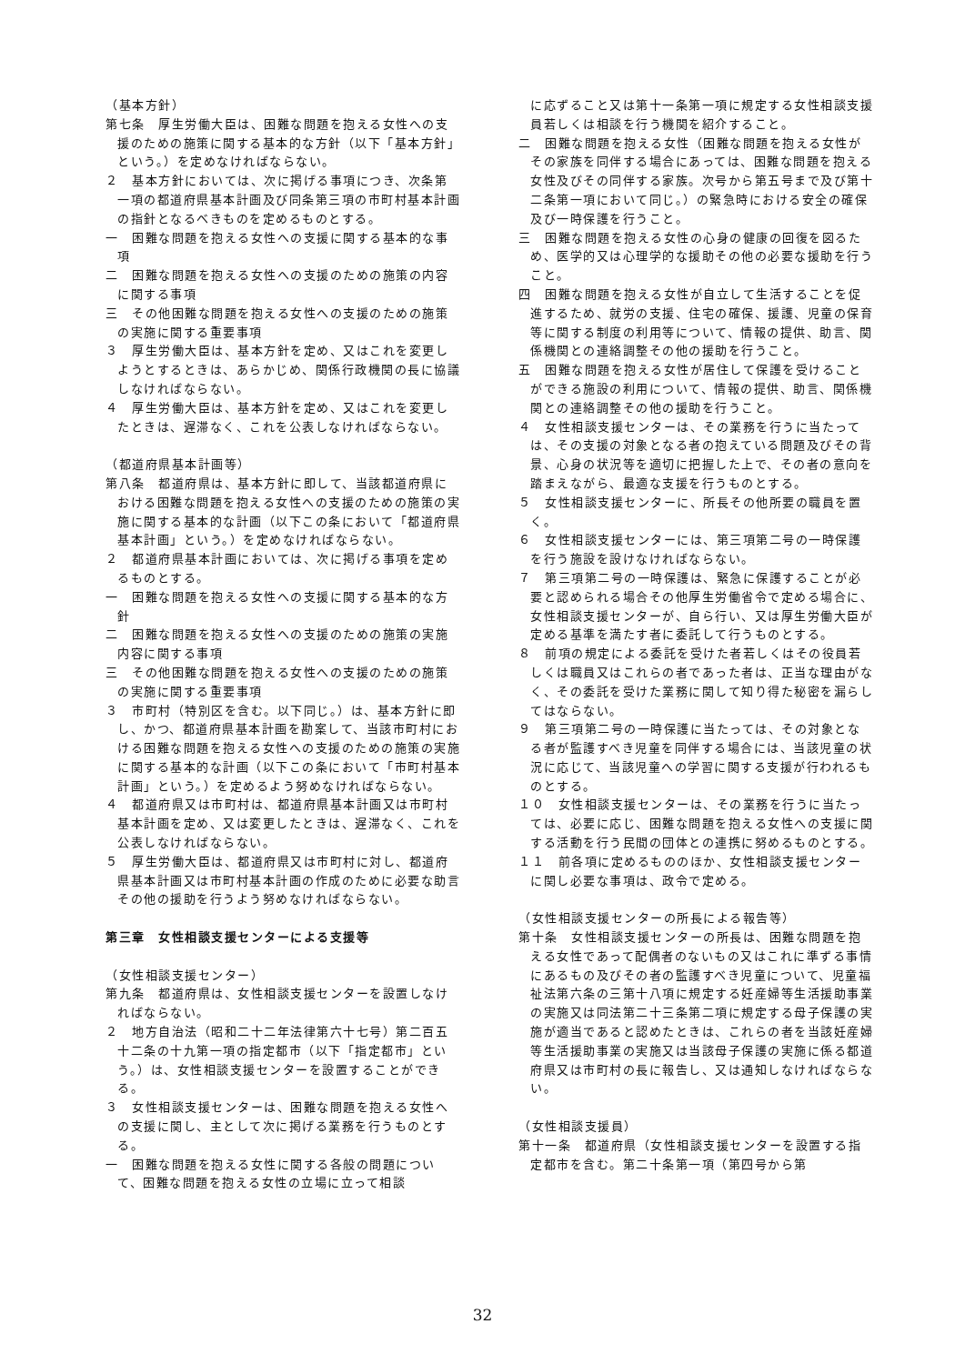（基本方針）
第七条　厚生労働大臣は、困難な問題を抱える女性への支援のための施策に関する基本的な方針（以下「基本方針」という。）を定めなければならない。
２　基本方針においては、次に掲げる事項につき、次条第一項の都道府県基本計画及び同条第三項の市町村基本計画の指針となるべきものを定めるものとする。
一　困難な問題を抱える女性への支援に関する基本的な事項
二　困難な問題を抱える女性への支援のための施策の内容に関する事項
三　その他困難な問題を抱える女性への支援のための施策の実施に関する重要事項
３　厚生労働大臣は、基本方針を定め、又はこれを変更しようとするときは、あらかじめ、関係行政機関の長に協議しなければならない。
４　厚生労働大臣は、基本方針を定め、又はこれを変更したときは、遅滞なく、これを公表しなければならない。
（都道府県基本計画等）
第八条　都道府県は、基本方針に即して、当該都道府県における困難な問題を抱える女性への支援のための施策の実施に関する基本的な計画（以下この条において「都道府県基本計画」という。）を定めなければならない。
２　都道府県基本計画においては、次に掲げる事項を定めるものとする。
一　困難な問題を抱える女性への支援に関する基本的な方針
二　困難な問題を抱える女性への支援のための施策の実施内容に関する事項
三　その他困難な問題を抱える女性への支援のための施策の実施に関する重要事項
３　市町村（特別区を含む。以下同じ。）は、基本方針に即し、かつ、都道府県基本計画を勘案して、当該市町村における困難な問題を抱える女性への支援のための施策の実施に関する基本的な計画（以下この条において「市町村基本計画」という。）を定めるよう努めなければならない。
４　都道府県又は市町村は、都道府県基本計画又は市町村基本計画を定め、又は変更したときは、遅滞なく、これを公表しなければならない。
５　厚生労働大臣は、都道府県又は市町村に対し、都道府県基本計画又は市町村基本計画の作成のために必要な助言その他の援助を行うよう努めなければならない。
第三章　女性相談支援センターによる支援等
（女性相談支援センター）
第九条　都道府県は、女性相談支援センターを設置しなければならない。
２　地方自治法（昭和二十二年法律第六十七号）第二百五十二条の十九第一項の指定都市（以下「指定都市」という。）は、女性相談支援センターを設置することができる。
３　女性相談支援センターは、困難な問題を抱える女性への支援に関し、主として次に掲げる業務を行うものとする。
一　困難な問題を抱える女性に関する各般の問題について、困難な問題を抱える女性の立場に立って相談
に応ずること又は第十一条第一項に規定する女性相談支援員若しくは相談を行う機関を紹介すること。
二　困難な問題を抱える女性（困難な問題を抱える女性がその家族を同伴する場合にあっては、困難な問題を抱える女性及びその同伴する家族。次号から第五号まで及び第十二条第一項において同じ。）の緊急時における安全の確保及び一時保護を行うこと。
三　困難な問題を抱える女性の心身の健康の回復を図るため、医学的又は心理学的な援助その他の必要な援助を行うこと。
四　困難な問題を抱える女性が自立して生活することを促進するため、就労の支援、住宅の確保、援護、児童の保育等に関する制度の利用等について、情報の提供、助言、関係機関との連絡調整その他の援助を行うこと。
五　困難な問題を抱える女性が居住して保護を受けることができる施設の利用について、情報の提供、助言、関係機関との連絡調整その他の援助を行うこと。
４　女性相談支援センターは、その業務を行うに当たっては、その支援の対象となる者の抱えている問題及びその背景、心身の状況等を適切に把握した上で、その者の意向を踏まえながら、最適な支援を行うものとする。
５　女性相談支援センターに、所長その他所要の職員を置く。
６　女性相談支援センターには、第三項第二号の一時保護を行う施設を設けなければならない。
７　第三項第二号の一時保護は、緊急に保護することが必要と認められる場合その他厚生労働省令で定める場合に、女性相談支援センターが、自ら行い、又は厚生労働大臣が定める基準を満たす者に委託して行うものとする。
８　前項の規定による委託を受けた者若しくはその役員若しくは職員又はこれらの者であった者は、正当な理由がなく、その委託を受けた業務に関して知り得た秘密を漏らしてはならない。
９　第三項第二号の一時保護に当たっては、その対象となる者が監護すべき児童を同伴する場合には、当該児童の状況に応じて、当該児童への学習に関する支援が行われるものとする。
１０　女性相談支援センターは、その業務を行うに当たっては、必要に応じ、困難な問題を抱える女性への支援に関する活動を行う民間の団体との連携に努めるものとする。
１１　前各項に定めるもののほか、女性相談支援センターに関し必要な事項は、政令で定める。
（女性相談支援センターの所長による報告等）
第十条　女性相談支援センターの所長は、困難な問題を抱える女性であって配偶者のないもの又はこれに準ずる事情にあるもの及びその者の監護すべき児童について、児童福祉法第六条の三第十八項に規定する妊産婦等生活援助事業の実施又は同法第二十三条第二項に規定する母子保護の実施が適当であると認めたときは、これらの者を当該妊産婦等生活援助事業の実施又は当該母子保護の実施に係る都道府県又は市町村の長に報告し、又は通知しなければならない。
（女性相談支援員）
第十一条　都道府県（女性相談支援センターを設置する指定都市を含む。第二十条第一項（第四号から第
32